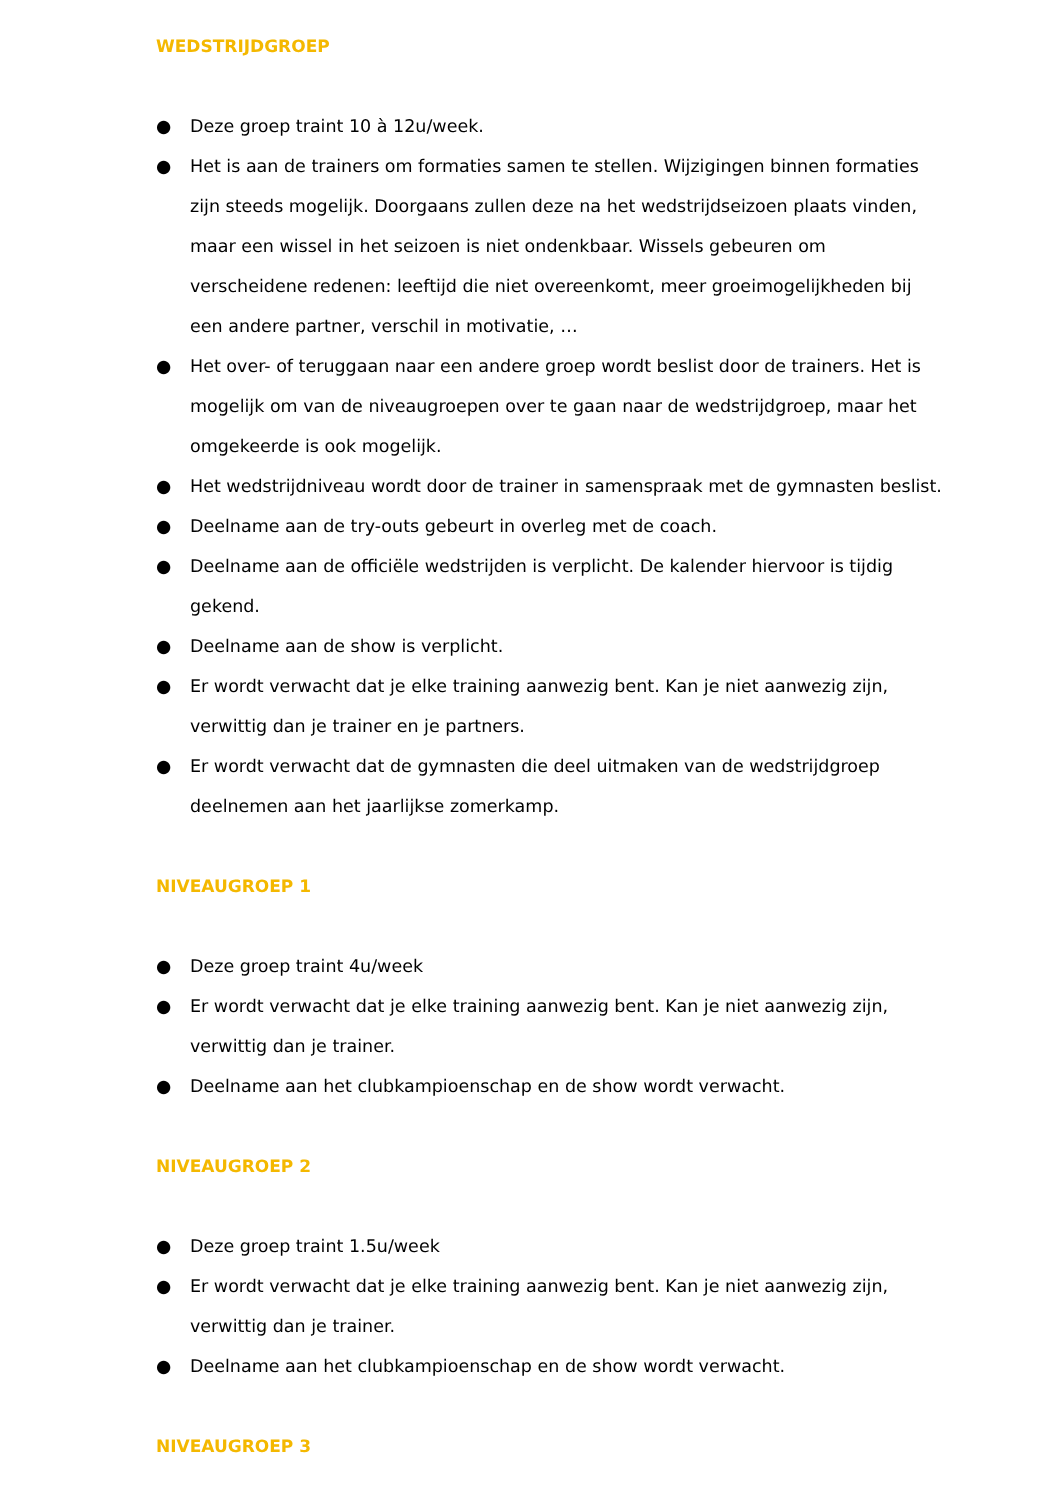WEDSTRIJDGROEP
● Deze groep traint 10 à 12u/week.
● Het is aan de trainers om formaties samen te stellen. Wijzigingen binnen formaties zijn steeds mogelijk. Doorgaans zullen deze na het wedstrijdseizoen plaats vinden, maar een wissel in het seizoen is niet ondenkbaar. Wissels gebeuren om verscheidene redenen: leeftijd die niet overeenkomt, meer groeimogelijkheden bij een andere partner, verschil in motivatie, …
● Het over- of teruggaan naar een andere groep wordt beslist door de trainers. Het is mogelijk om van de niveaugroepen over te gaan naar de wedstrijdgroep, maar het omgekeerde is ook mogelijk.
● Het wedstrijdniveau wordt door de trainer in samenspraak met de gymnasten beslist.
● Deelname aan de try-outs gebeurt in overleg met de coach.
● Deelname aan de officiële wedstrijden is verplicht. De kalender hiervoor is tijdig gekend.
● Deelname aan de show is verplicht.
● Er wordt verwacht dat je elke training aanwezig bent. Kan je niet aanwezig zijn, verwittig dan je trainer en je partners.
● Er wordt verwacht dat de gymnasten die deel uitmaken van de wedstrijdgroep deelnemen aan het jaarlijkse zomerkamp.
NIVEAUGROEP 1
● Deze groep traint 4u/week
● Er wordt verwacht dat je elke training aanwezig bent. Kan je niet aanwezig zijn, verwittig dan je trainer.
● Deelname aan het clubkampioenschap en de show wordt verwacht.
NIVEAUGROEP 2
● Deze groep traint 1.5u/week
● Er wordt verwacht dat je elke training aanwezig bent. Kan je niet aanwezig zijn, verwittig dan je trainer.
● Deelname aan het clubkampioenschap en de show wordt verwacht.
NIVEAUGROEP 3